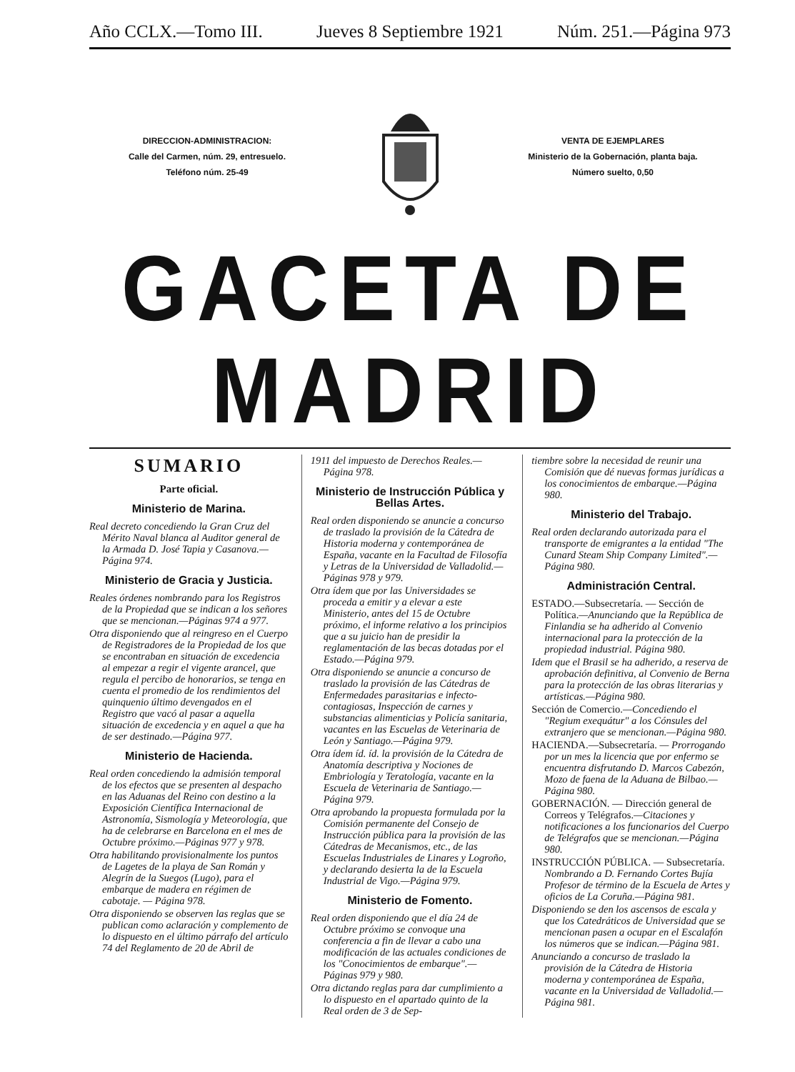Año CCLX.—Tomo III. Jueves 8 Septiembre 1921 Núm. 251.—Página 973
DIRECCION-ADMINISTRACION:
Calle del Carmen, núm. 29, entresuelo.
Teléfono núm. 25-49
VENTA DE EJEMPLARES
Ministerio de la Gobernación, planta baja.
Número suelto, 0,50
GACETA DE MADRID
SUMARIO
Parte oficial.
Ministerio de Marina.
Real decreto concediendo la Gran Cruz del Mérito Naval blanca al Auditor general de la Armada D. José Tapia y Casanova.—Página 974.
Ministerio de Gracia y Justicia.
Reales órdenes nombrando para los Registros de la Propiedad que se indican a los señores que se mencionan.—Páginas 974 a 977.
Otra disponiendo que al reingreso en el Cuerpo de Registradores de la Propiedad de los que se encontraban en situación de excedencia al empezar a regir el vigente arancel, que regula el percibo de honorarios, se tenga en cuenta el promedio de los rendimientos del quinquenio último devengados en el Registro que vacó al pasar a aquella situación de excedencia y en aquel a que ha de ser destinado.—Página 977.
Ministerio de Hacienda.
Real orden concediendo la admisión temporal de los efectos que se presenten al despacho en las Aduanas del Reino con destino a la Exposición Científica Internacional de Astronomía, Sismología y Meteorología, que ha de celebrarse en Barcelona en el mes de Octubre próximo.—Páginas 977 y 978.
Otra habilitando provisionalmente los puntos de Lagetes de la playa de San Román y Alegrín de la Suegos (Lugo), para el embarque de madera en régimen de cabotaje. — Página 978.
Otra disponiendo se observen las reglas que se publican como aclaración y complemento de lo dispuesto en el último párrafo del artículo 74 del Reglamento de 20 de Abril de
1911 del impuesto de Derechos Reales.—Página 978.
Ministerio de Instrucción Pública y Bellas Artes.
Real orden disponiendo se anuncie a concurso de traslado la provisión de la Cátedra de Historia moderna y contemporánea de España, vacante en la Facultad de Filosofía y Letras de la Universidad de Valladolid.—Páginas 978 y 979.
Otra ídem que por las Universidades se proceda a emitir y a elevar a este Ministerio, antes del 15 de Octubre próximo, el informe relativo a los principios que a su juicio han de presidir la reglamentación de las becas dotadas por el Estado.—Página 979.
Otra disponiendo se anuncie a concurso de traslado la provisión de las Cátedras de Enfermedades parasitarias e infecto-contagiosas, Inspección de carnes y substancias alimenticias y Policía sanitaria, vacantes en las Escuelas de Veterinaria de León y Santiago.—Página 979.
Otra ídem íd. íd. la provisión de la Cátedra de Anatomía descriptiva y Nociones de Embriología y Teratología, vacante en la Escuela de Veterinaria de Santiago.—Página 979.
Otra aprobando la propuesta formulada por la Comisión permanente del Consejo de Instrucción pública para la provisión de las Cátedras de Mecanismos, etc., de las Escuelas Industriales de Linares y Logroño, y declarando desierta la de la Escuela Industrial de Vigo.—Página 979.
Ministerio de Fomento.
Real orden disponiendo que el día 24 de Octubre próximo se convoque una conferencia a fin de llevar a cabo una modificación de las actuales condiciones de los "Conocimientos de embarque".—Páginas 979 y 980.
Otra dictando reglas para dar cumplimiento a lo dispuesto en el apartado quinto de la Real orden de 3 de Sep-
tiembre sobre la necesidad de reunir una Comisión que dé nuevas formas jurídicas a los conocimientos de embarque.—Página 980.
Ministerio del Trabajo.
Real orden declarando autorizada para el transporte de emigrantes a la entidad "The Cunard Steam Ship Company Limited".—Página 980.
Administración Central.
ESTADO.—Subsecretaría. — Sección de Política.—Anunciando que la República de Finlandia se ha adherido al Convenio internacional para la protección de la propiedad industrial. Página 980.
Idem que el Brasil se ha adherido, a reserva de aprobación definitiva, al Convenio de Berna para la protección de las obras literarias y artísticas.—Página 980.
Sección de Comercio.—Concediendo el "Regium exequátur" a los Cónsules del extranjero que se mencionan.—Página 980.
HACIENDA.—Subsecretaría. — Prorrogando por un mes la licencia que por enfermo se encuentra disfrutando D. Marcos Cabezón, Mozo de faena de la Aduana de Bilbao.—Página 980.
GOBERNACIÓN. — Dirección general de Correos y Telégrafos.—Citaciones y notificaciones a los funcionarios del Cuerpo de Telégrafos que se mencionan.—Página 980.
INSTRUCCIÓN PÚBLICA. — Subsecretaría. Nombrando a D. Fernando Cortes Bujía Profesor de término de la Escuela de Artes y oficios de La Coruña.—Página 981.
Disponiendo se den los ascensos de escala y que los Catedráticos de Universidad que se mencionan pasen a ocupar en el Escalafón los números que se indican.—Página 981.
Anunciando a concurso de traslado la provisión de la Cátedra de Historia moderna y contemporánea de España, vacante en la Universidad de Valladolid.—Página 981.